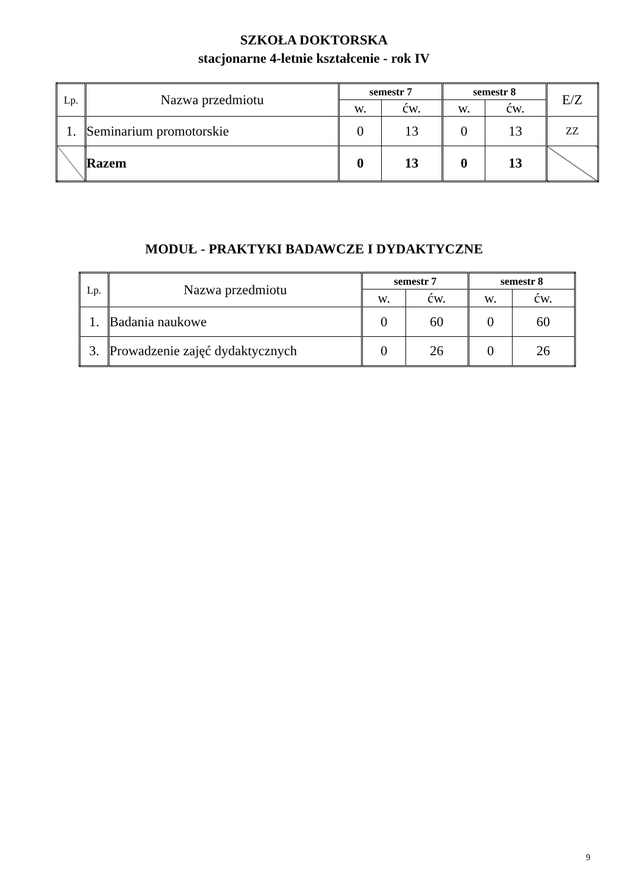SZKOŁA DOKTORSKA
stacjonarne 4-letnie kształcenie - rok IV
| Lp. | Nazwa przedmiotu | semestr 7 | | semestr 8 | | E/Z |
| | | w. | ćw. | w. | ćw. | |
| 1. | Seminarium promotorskie | 0 | 13 | 0 | 13 | ZZ |
| | Razem | 0 | 13 | 0 | 13 | |
MODUŁ - PRAKTYKI BADAWCZE I DYDAKTYCZNE
| Lp. | Nazwa przedmiotu | semestr 7 | | semestr 8 | |
| | | w. | ćw. | w. | ćw. |
| 1. | Badania naukowe | 0 | 60 | 0 | 60 |
| 3. | Prowadzenie zajęć dydaktycznych | 0 | 26 | 0 | 26 |
9